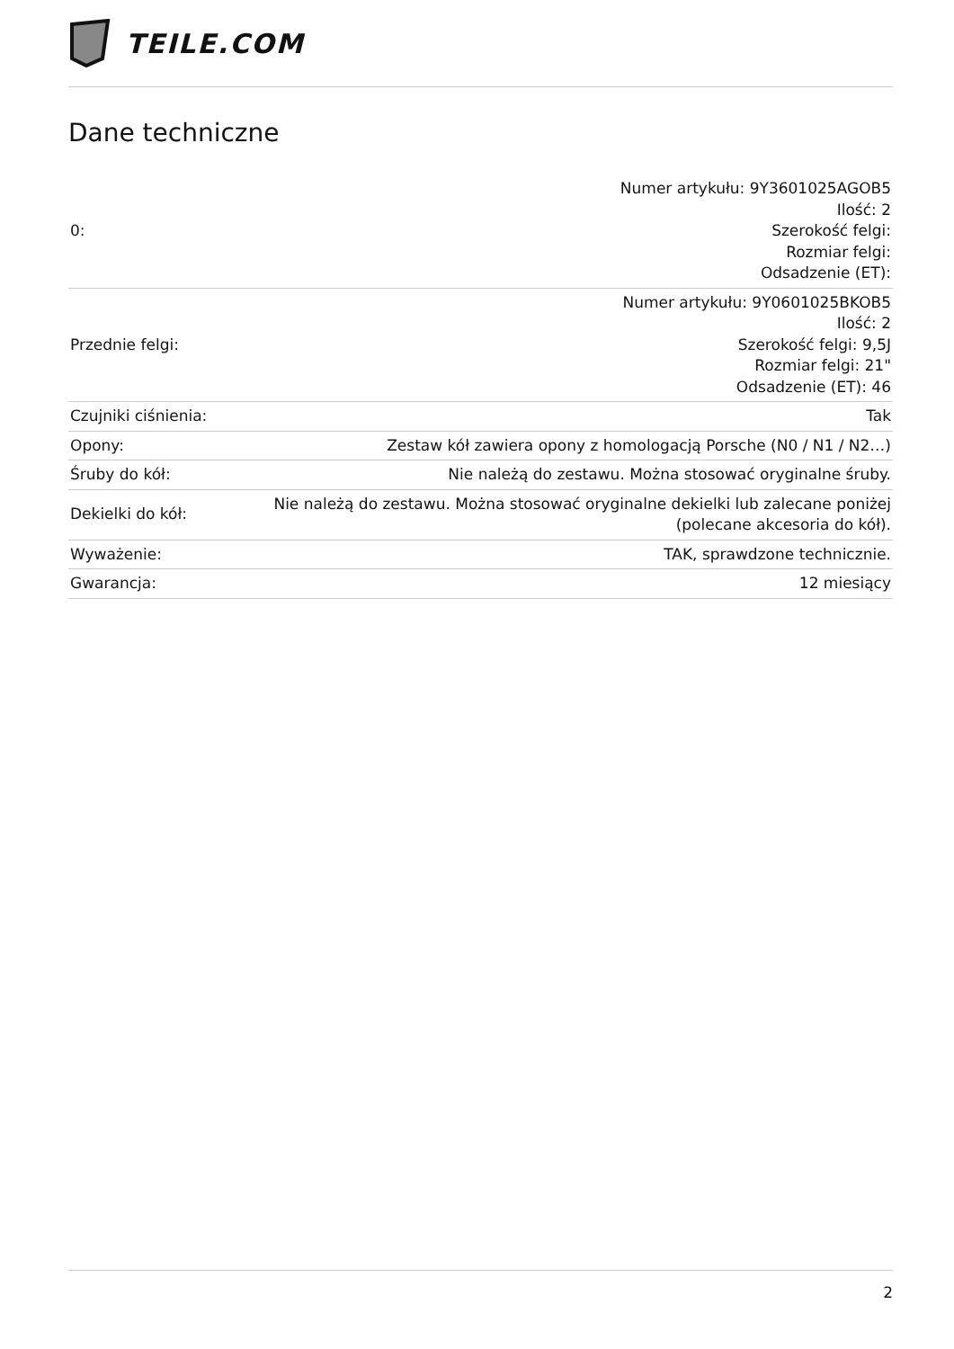TEILE.COM
Dane techniczne
| 0: | Numer artykułu: 9Y3601025AGOB5 Ilość: 2 Szerokość felgi: Rozmiar felgi: Odsadzenie (ET): |
| Przednie felgi: | Numer artykułu: 9Y0601025BKOB5 Ilość: 2 Szerokość felgi: 9,5J Rozmiar felgi: 21" Odsadzenie (ET): 46 |
| Czujniki ciśnienia: | Tak |
| Opony: | Zestaw kół zawiera opony z homologacją Porsche (N0 / N1 / N2…) |
| Śruby do kół: | Nie należą do zestawu. Można stosować oryginalne śruby. |
| Dekielki do kół: | Nie należą do zestawu. Można stosować oryginalne dekielki lub zalecane poniżej (polecane akcesoria do kół). |
| Wyważenie: | TAK, sprawdzone technicznie. |
| Gwarancja: | 12 miesiący |
2